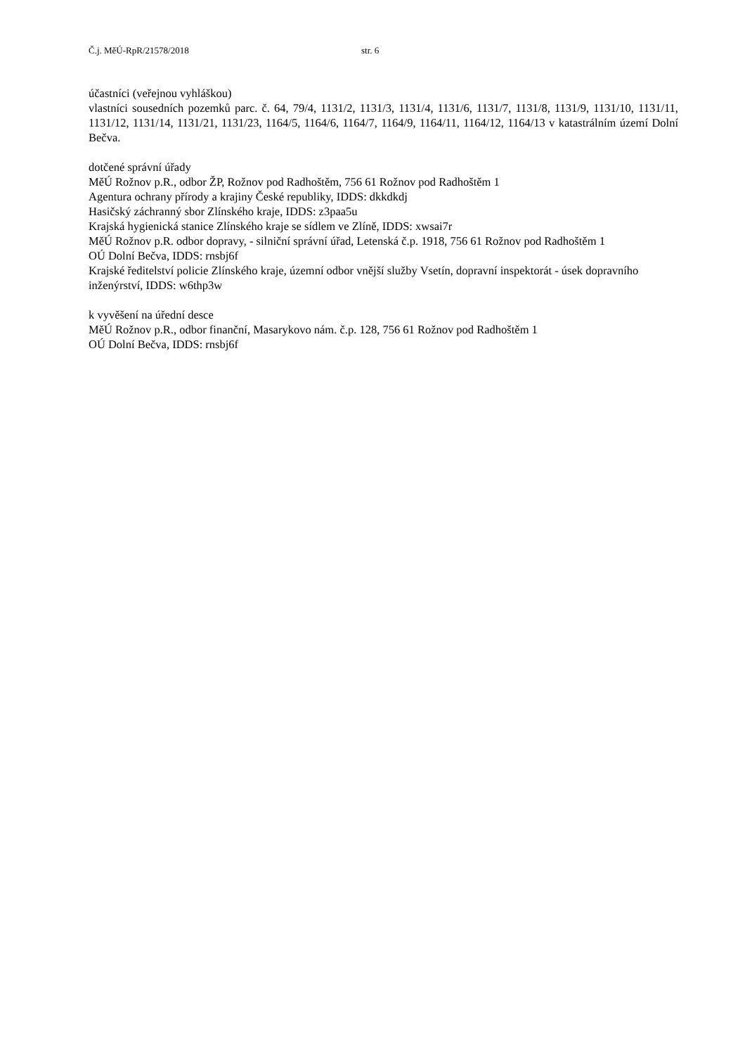Č.j. MěÚ-RpR/21578/2018 str. 6
účastníci (veřejnou vyhláškou)
vlastníci sousedních pozemků parc. č. 64, 79/4, 1131/2, 1131/3, 1131/4, 1131/6, 1131/7, 1131/8, 1131/9, 1131/10, 1131/11, 1131/12, 1131/14, 1131/21, 1131/23, 1164/5, 1164/6, 1164/7, 1164/9, 1164/11, 1164/12, 1164/13 v katastrálním území Dolní Bečva.
dotčené správní úřady
MěÚ Rožnov p.R., odbor ŽP, Rožnov pod Radhoštěm, 756 61 Rožnov pod Radhoštěm 1
Agentura ochrany přírody a krajiny České republiky, IDDS: dkkdkdj
Hasičský záchranný sbor Zlínského kraje, IDDS: z3paa5u
Krajská hygienická stanice Zlínského kraje se sídlem ve Zlíně, IDDS: xwsai7r
MěÚ Rožnov p.R. odbor dopravy, - silniční správní úřad, Letenská č.p. 1918, 756 61 Rožnov pod Radhoštěm 1
OÚ Dolní Bečva, IDDS: rnsbj6f
Krajské ředitelství policie Zlínského kraje, územní odbor vnější služby Vsetín, dopravní inspektorát - úsek dopravního inženýrství, IDDS: w6thp3w
k vyvěšení na úřední desce
MěÚ Rožnov p.R., odbor finanční, Masarykovo nám. č.p. 128, 756 61 Rožnov pod Radhoštěm 1
OÚ Dolní Bečva, IDDS: rnsbj6f